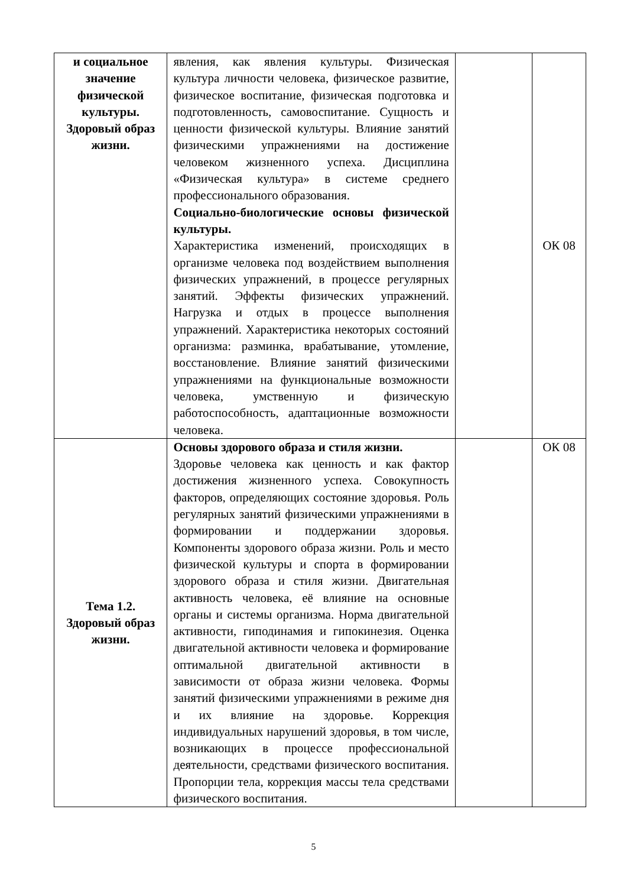| и социальное значение физической культуры. Здоровый образ жизни. | явления, как явления культуры. Физическая культура личности человека, физическое развитие, физическое воспитание, физическая подготовка и подготовленность, самовоспитание. Сущность и ценности физической культуры. Влияние занятий физическими упражнениями на достижение человеком жизненного успеха. Дисциплина «Физическая культура» в системе среднего профессионального образования. Социально-биологические основы физической культуры. Характеристика изменений, происходящих в организме человека под воздействием выполнения физических упражнений, в процессе регулярных занятий. Эффекты физических упражнений. Нагрузка и отдых в процессе выполнения упражнений. Характеристика некоторых состояний организма: разминка, врабатывание, утомление, восстановление. Влияние занятий физическими упражнениями на функциональные возможности человека, умственную и физическую работоспособность, адаптационные возможности человека. | | ОК 08 |
| Тема 1.2. Здоровый образ жизни. | Основы здорового образа и стиля жизни. Здоровье человека как ценность и как фактор достижения жизненного успеха. Совокупность факторов, определяющих состояние здоровья. Роль регулярных занятий физическими упражнениями в формировании и поддержании здоровья. Компоненты здорового образа жизни. Роль и место физической культуры и спорта в формировании здорового образа и стиля жизни. Двигательная активность человека, её влияние на основные органы и системы организма. Норма двигательной активности, гиподинамия и гипокинезия. Оценка двигательной активности человека и формирование оптимальной двигательной активности в зависимости от образа жизни человека. Формы занятий физическими упражнениями в режиме дня и их влияние на здоровье. Коррекция индивидуальных нарушений здоровья, в том числе, возникающих в процессе профессиональной деятельности, средствами физического воспитания. Пропорции тела, коррекция массы тела средствами физического воспитания. | | ОК 08 |
5